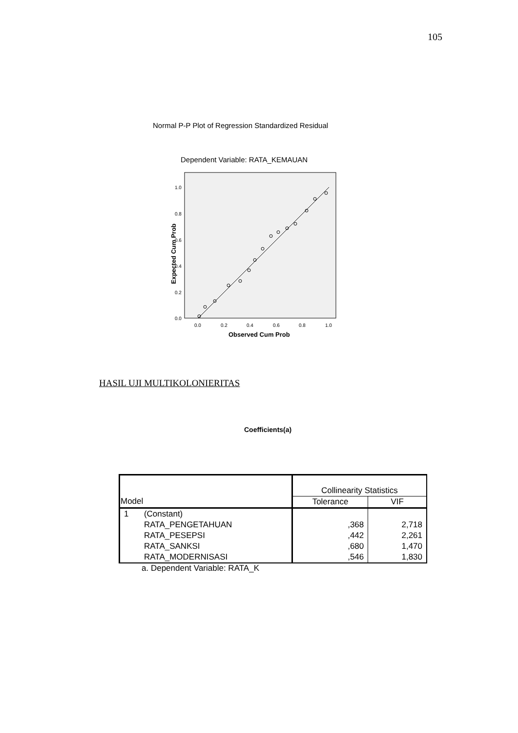105
Normal P-P Plot of Regression Standardized Residual
Dependent Variable: RATA_KEMAUAN
1.0
0.8
0.6
0.4
0.2
0.0
0.0
0.2
0.4
0.6
0.8
1.0
Observed Cum Prob
Expected Cum Prob
HASIL UJI MULTIKOLONIERITAS
Coefficients(a)
| | | Collinearity Statistics | |
| Model | | Tolerance | VIF |
| 1 | (Constant) | | |
| | RATA_PENGETAHUAN | ,368 | 2,718 |
| | RATA_PESEPSI | ,442 | 2,261 |
| | RATA_SANKSI | ,680 | 1,470 |
| | RATA_MODERNISASI | ,546 | 1,830 |
a. Dependent Variable: RATA_K